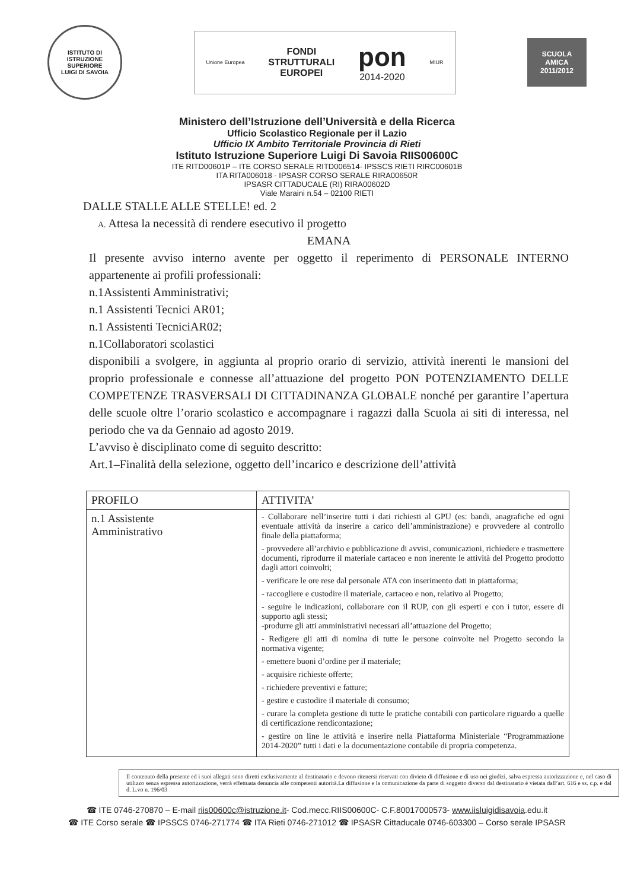ISTITUTO DI ISTRUZIONE SUPERIORE
LUIGI DI SAVOIA
Unione Europea
FONDI
STRUTTURALI
EUROPEI
pon
2014-2020
MIUR
SCUOLA AMICA 2011/2012
Ministero dell’Istruzione dell’Università e della Ricerca
Ufficio Scolastico Regionale per il Lazio
Ufficio IX Ambito Territoriale Provincia di Rieti
Istituto Istruzione Superiore Luigi Di Savoia RIIS00600C
ITE RITD00601P – ITE CORSO SERALE RITD006514- IPSSCS RIETI RIRC00601B
ITA RITA006018 - IPSASR CORSO SERALE RIRA00650R
IPSASR CITTADUCALE (RI) RIRA00602D
Viale Maraini n.54 – 02100 RIETI
DALLE STALLE ALLE STELLE! ed. 2
A. Attesa la necessità di rendere esecutivo il progetto
EMANA
Il presente avviso interno avente per oggetto il reperimento di PERSONALE INTERNO appartenente ai profili professionali:
n.1Assistenti Amministrativi;
n.1 Assistenti Tecnici AR01;
n.1 Assistenti TecniciAR02;
n.1Collaboratori scolastici
disponibili a svolgere, in aggiunta al proprio orario di servizio, attività inerenti le mansioni del proprio professionale e connesse all’attuazione del progetto PON POTENZIAMENTO DELLE COMPETENZE TRASVERSALI DI CITTADINANZA GLOBALE nonché per garantire l’apertura delle scuole oltre l’orario scolastico e accompagnare i ragazzi dalla Scuola ai siti di interessa, nel periodo che va da Gennaio ad agosto 2019.
L’avviso è disciplinato come di seguito descritto:
Art.1–Finalità della selezione, oggetto dell’incarico e descrizione dell’attività
| PROFILO | ATTIVITA’ |
| --- | --- |
| n.1 Assistente Amministrativo | - Collaborare nell’inserire tutti i dati richiesti al GPU (es: bandi, anagrafiche ed ogni eventuale attività da inserire a carico dell’amministrazione) e provvedere al controllo finale della piattaforma; - provvedere all’archivio e pubblicazione di avvisi, comunicazioni, richiedere e trasmettere documenti, riprodurre il materiale cartaceo e non inerente le attività del Progetto prodotto dagli attori coinvolti; - verificare le ore rese dal personale ATA con inserimento dati in piattaforma; - raccogliere e custodire il materiale, cartaceo e non, relativo al Progetto; - seguire le indicazioni, collaborare con il RUP, con gli esperti e con i tutor, essere di supporto agli stessi; -produrre gli atti amministrativi necessari all’attuazione del Progetto; - Redigere gli atti di nomina di tutte le persone coinvolte nel Progetto secondo la normativa vigente; - emettere buoni d’ordine per il materiale; - acquisire richieste offerte; - richiedere preventivi e fatture; - gestire e custodire il materiale di consumo; - curare la completa gestione di tutte le pratiche contabili con particolare riguardo a quelle di certificazione rendicontazione; - gestire on line le attività e inserire nella Piattaforma Ministeriale “Programmazione 2014-2020” tutti i dati e la documentazione contabile di propria competenza. |
Il contenuto della presente ed i suoi allegati sono diretti esclusivamente al destinatario e devono ritenersi riservati con divieto di diffusione e di uso nei giudizi, salva espressa autorizzazione e, nel caso di utilizzo senza espressa autorizzazione, verrà effettuata denuncia alle competenti autorità.La diffusione e la comunicazione da parte di soggetto diverso dal destinatario è vietata dall’art. 616 e ss. c.p. e dal d. L.vo n. 196/03
☎ ITE 0746-270870 – E-mail riis00600c@istruzione.it- Cod.mecc.RIIS00600C- C.F.80017000573- www.iisluigidisavoia.edu.it
☎ ITE Corso serale ☎ IPSSCS 0746-271774 ☎ ITA Rieti 0746-271012 ☎ IPSASR Cittaducale 0746-603300 – Corso serale IPSASR